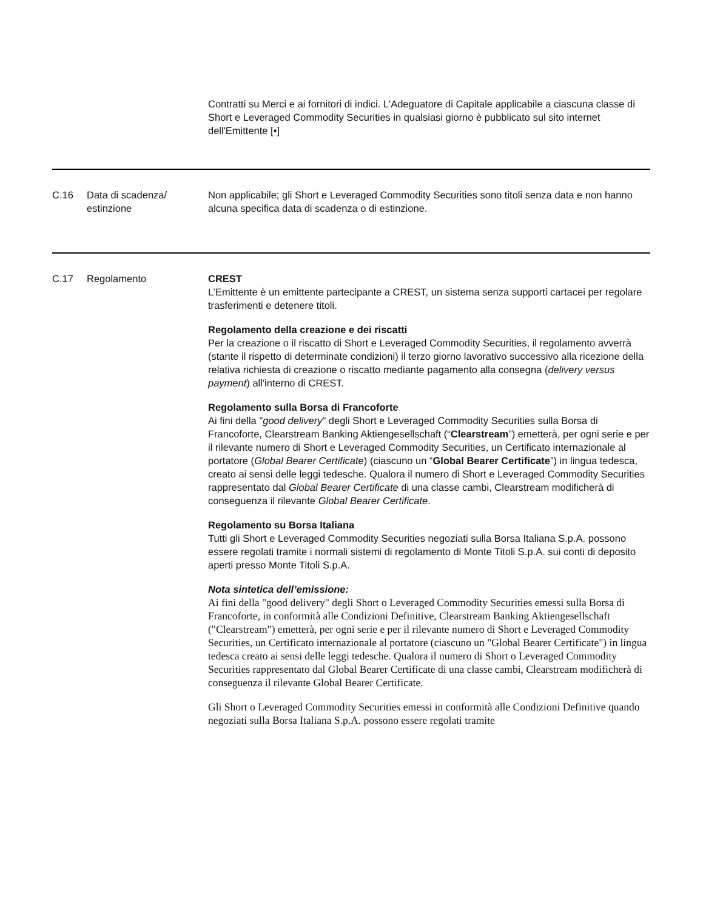| | | Contratti su Merci e ai fornitori di indici. L'Adeguatore di Capitale applicabile a ciascuna classe di Short e Leveraged Commodity Securities in qualsiasi giorno è pubblicato sul sito internet dell'Emittente [•] |
| C.16 | Data di scadenza/ estinzione | Non applicabile; gli Short e Leveraged Commodity Securities sono titoli senza data e non hanno alcuna specifica data di scadenza o di estinzione. |
| C.17 | Regolamento | CREST L’Emittente è un emittente partecipante a CREST, un sistema senza supporti cartacei per regolare trasferimenti e detenere titoli. Regolamento della creazione e dei riscatti Per la creazione o il riscatto di Short e Leveraged Commodity Securities, il regolamento avverrà (stante il rispetto di determinate condizioni) il terzo giorno lavorativo successivo alla ricezione della relativa richiesta di creazione o riscatto mediante pagamento alla consegna ( delivery versus payment ) all'interno di CREST. Regolamento sulla Borsa di Francoforte Ai fini della " good delivery " degli Short e Leveraged Commodity Securities sulla Borsa di Francoforte, Clearstream Banking Aktiengesellschaft (“ Clearstream ”) emetterà, per ogni serie e per il rilevante numero di Short e Leveraged Commodity Securities, un Certificato internazionale al portatore ( Global Bearer Certificate ) (ciascuno un “ Global Bearer Certificate ”) in lingua tedesca, creato ai sensi delle leggi tedesche. Qualora il numero di Short e Leveraged Commodity Securities rappresentato dal Global Bearer Certificate di una classe cambi, Clearstream modificherà di conseguenza il rilevante Global Bearer Certificate . Regolamento su Borsa Italiana Tutti gli Short e Leveraged Commodity Securities negoziati sulla Borsa Italiana S.p.A. possono essere regolati tramite i normali sistemi di regolamento di Monte Titoli S.p.A. sui conti di deposito aperti presso Monte Titoli S.p.A. Nota sintetica dell’emissione: Ai fini della "good delivery" degli Short o Leveraged Commodity Securities emessi sulla Borsa di Francoforte, in conformità alle Condizioni Definitive, Clearstream Banking Aktiengesellschaft ("Clearstream") emetterà, per ogni serie e per il rilevante numero di Short e Leveraged Commodity Securities, un Certificato internazionale al portatore (ciascuno un "Global Bearer Certificate") in lingua tedesca creato ai sensi delle leggi tedesche. Qualora il numero di Short o Leveraged Commodity Securities rappresentato dal Global Bearer Certificate di una classe cambi, Clearstream modificherà di conseguenza il rilevante Global Bearer Certificate. Gli Short o Leveraged Commodity Securities emessi in conformità alle Condizioni Definitive quando negoziati sulla Borsa Italiana S.p.A. possono essere regolati tramite |